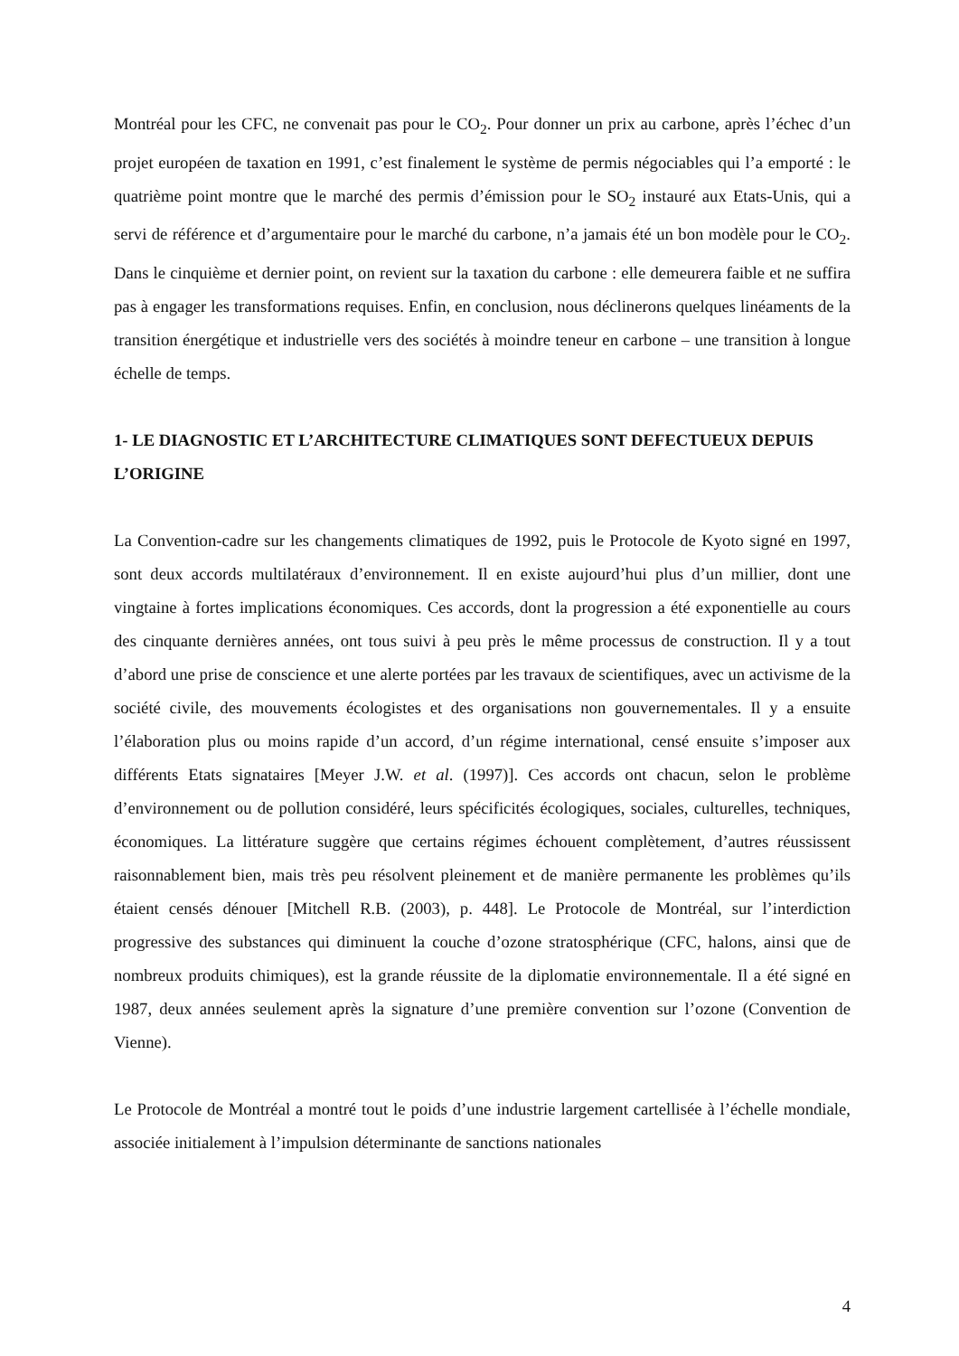Montréal pour les CFC, ne convenait pas pour le CO<sub>2</sub>. Pour donner un prix au carbone, après l’échec d’un projet européen de taxation en 1991, c’est finalement le système de permis négociables qui l’a emporté : le quatrième point montre que le marché des permis d’émission pour le SO<sub>2</sub> instauré aux Etats-Unis, qui a servi de référence et d’argumentaire pour le marché du carbone, n’a jamais été un bon modèle pour le CO<sub>2</sub>. Dans le cinquième et dernier point, on revient sur la taxation du carbone : elle demeurera faible et ne suffira pas à engager les transformations requises. Enfin, en conclusion, nous déclinerons quelques linéaments de la transition énergétique et industrielle vers des sociétés à moindre teneur en carbone – une transition à longue échelle de temps.
1- LE DIAGNOSTIC ET L’ARCHITECTURE CLIMATIQUES SONT DEFECTUEUX DEPUIS L’ORIGINE
La Convention-cadre sur les changements climatiques de 1992, puis le Protocole de Kyoto signé en 1997, sont deux accords multilatéraux d’environnement. Il en existe aujourd’hui plus d’un millier, dont une vingtaine à fortes implications économiques. Ces accords, dont la progression a été exponentielle au cours des cinquante dernières années, ont tous suivi à peu près le même processus de construction. Il y a tout d’abord une prise de conscience et une alerte portées par les travaux de scientifiques, avec un activisme de la société civile, des mouvements écologistes et des organisations non gouvernementales. Il y a ensuite l’élaboration plus ou moins rapide d’un accord, d’un régime international, censé ensuite s’imposer aux différents Etats signataires [Meyer J.W. et al. (1997)]. Ces accords ont chacun, selon le problème d’environnement ou de pollution considéré, leurs spécificités écologiques, sociales, culturelles, techniques, économiques. La littérature suggère que certains régimes échouent complètement, d’autres réussissent raisonnablement bien, mais très peu résolvent pleinement et de manière permanente les problèmes qu’ils étaient censés dénouer [Mitchell R.B. (2003), p. 448]. Le Protocole de Montréal, sur l’interdiction progressive des substances qui diminuent la couche d’ozone stratosphérique (CFC, halons, ainsi que de nombreux produits chimiques), est la grande réussite de la diplomatie environnementale. Il a été signé en 1987, deux années seulement après la signature d’une première convention sur l’ozone (Convention de Vienne).
Le Protocole de Montréal a montré tout le poids d’une industrie largement cartellisée à l’échelle mondiale, associée initialement à l’impulsion déterminante de sanctions nationales
4